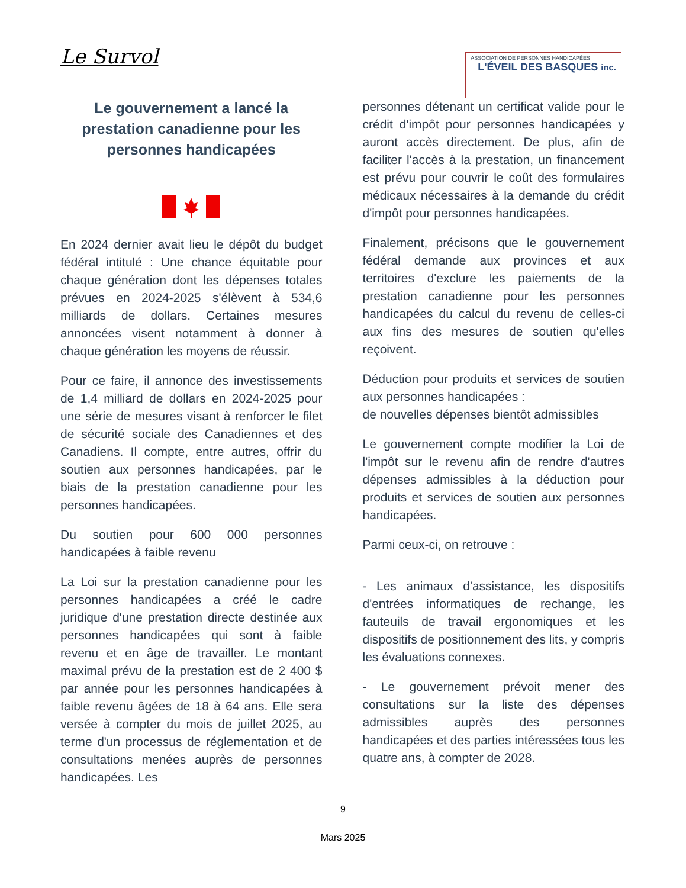Le Survol
ASSOCIATION DE PERSONNES HANDICAPÉES
L'ÉVEIL DES BASQUES inc.
Le gouvernement a lancé la prestation canadienne pour les personnes handicapées
En 2024 dernier avait lieu le dépôt du budget fédéral intitulé : Une chance équitable pour chaque génération dont les dépenses totales prévues en 2024-2025 s'élèvent à 534,6 milliards de dollars. Certaines mesures annoncées visent notamment à donner à chaque génération les moyens de réussir.
Pour ce faire, il annonce des investissements de 1,4 milliard de dollars en 2024-2025 pour une série de mesures visant à renforcer le filet de sécurité sociale des Canadiennes et des Canadiens. Il compte, entre autres, offrir du soutien aux personnes handicapées, par le biais de la prestation canadienne pour les personnes handicapées.
Du soutien pour 600 000 personnes handicapées à faible revenu
La Loi sur la prestation canadienne pour les personnes handicapées a créé le cadre juridique d'une prestation directe destinée aux personnes handicapées qui sont à faible revenu et en âge de travailler. Le montant maximal prévu de la prestation est de 2 400 $ par année pour les personnes handicapées à faible revenu âgées de 18 à 64 ans. Elle sera versée à compter du mois de juillet 2025, au terme d'un processus de réglementation et de consultations menées auprès de personnes handicapées. Les
personnes détenant un certificat valide pour le crédit d'impôt pour personnes handicapées y auront accès directement. De plus, afin de faciliter l'accès à la prestation, un financement est prévu pour couvrir le coût des formulaires médicaux nécessaires à la demande du crédit d'impôt pour personnes handicapées.
Finalement, précisons que le gouvernement fédéral demande aux provinces et aux territoires d'exclure les paiements de la prestation canadienne pour les personnes handicapées du calcul du revenu de celles-ci aux fins des mesures de soutien qu'elles reçoivent.
Déduction pour produits et services de soutien aux personnes handicapées :
de nouvelles dépenses bientôt admissibles
Le gouvernement compte modifier la Loi de l'impôt sur le revenu afin de rendre d'autres dépenses admissibles à la déduction pour produits et services de soutien aux personnes handicapées.
Parmi ceux-ci, on retrouve :
- Les animaux d'assistance, les dispositifs d'entrées informatiques de rechange, les fauteuils de travail ergonomiques et les dispositifs de positionnement des lits, y compris les évaluations connexes.
- Le gouvernement prévoit mener des consultations sur la liste des dépenses admissibles auprès des personnes handicapées et des parties intéressées tous les quatre ans, à compter de 2028.
9
Mars 2025